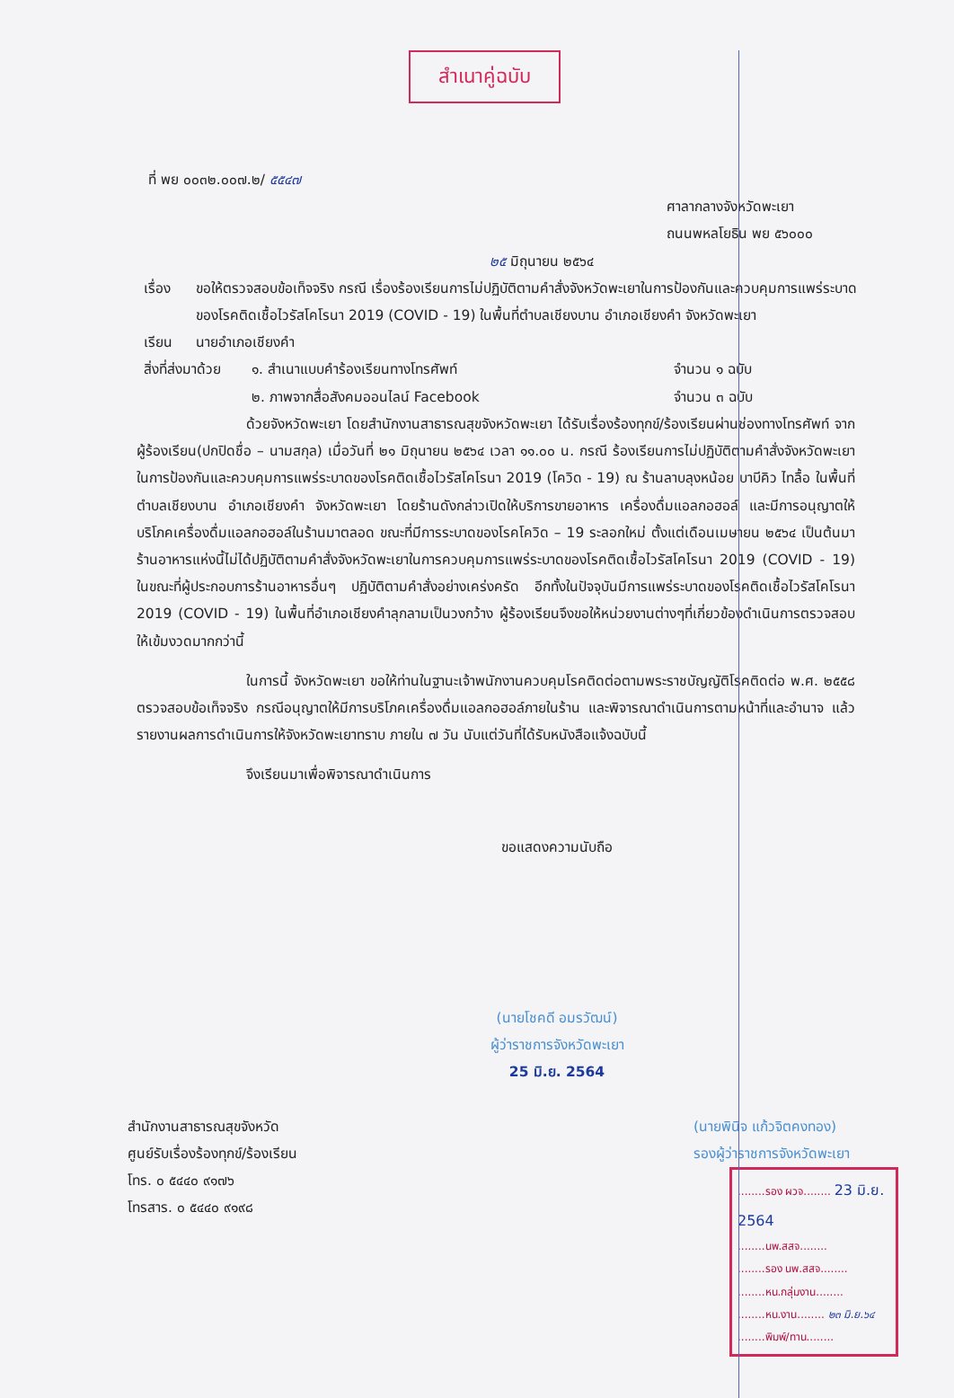สำเนาคู่ฉบับ
ที่ พย ๐๐๓๒.๐๐๗.๒/ ๕๕๔๗
ศาลากลางจังหวัดพะเยา
ถนนพหลโยธิน พย ๕๖๐๐๐
๒๕ มิถุนายน ๒๕๖๔
เรื่อง ขอให้ตรวจสอบข้อเท็จจริง กรณี เรื่องร้องเรียนการไม่ปฏิบัติตามคำสั่งจังหวัดพะเยาในการป้องกันและควบคุมการแพร่ระบาดของโรคติดเชื้อไวรัสโคโรนา 2019 (COVID - 19) ในพื้นที่ตำบลเชียงบาน อำเภอเชียงคำ จังหวัดพะเยา
เรียน นายอำเภอเชียงคำ
สิ่งที่ส่งมาด้วย
๑. สำเนาแบบคำร้องเรียนทางโทรศัพท์
๒. ภาพจากสื่อสังคมออนไลน์ Facebook
จำนวน ๑ ฉบับ
จำนวน ๓ ฉบับ
ด้วยจังหวัดพะเยา โดยสำนักงานสาธารณสุขจังหวัดพะเยา ได้รับเรื่องร้องทุกข์/ร้องเรียนผ่านช่องทางโทรศัพท์ จากผู้ร้องเรียน(ปกปิดชื่อ – นามสกุล) เมื่อวันที่ ๒๑ มิถุนายน ๒๕๖๔ เวลา ๑๑.๐๐ น. กรณี ร้องเรียนการไม่ปฏิบัติตามคำสั่งจังหวัดพะเยา ในการป้องกันและควบคุมการแพร่ระบาดของโรคติดเชื้อไวรัสโคโรนา 2019 (โควิด - 19) ณ ร้านลาบลุงหน้อย บาบีคิว ไทลื้อ ในพื้นที่ตำบลเชียงบาน อำเภอเชียงคำ จังหวัดพะเยา โดยร้านดังกล่าวเปิดให้บริการขายอาหาร เครื่องดื่มแอลกอฮอล์ และมีการอนุญาตให้บริโภคเครื่องดื่มแอลกอฮอล์ในร้านมาตลอด ขณะที่มีการระบาดของโรคโควิด – 19 ระลอกใหม่ ตั้งแต่เดือนเมษายน ๒๕๖๔ เป็นต้นมา ร้านอาหารแห่งนี้ไม่ได้ปฏิบัติตามคำสั่งจังหวัดพะเยาในการควบคุมการแพร่ระบาดของโรคติดเชื้อไวรัสโคโรนา 2019 (COVID - 19) ในขณะที่ผู้ประกอบการร้านอาหารอื่นๆ ปฏิบัติตามคำสั่งอย่างเคร่งครัด อีกทั้งในปัจจุบันมีการแพร่ระบาดของโรคติดเชื้อไวรัสโคโรนา 2019 (COVID - 19) ในพื้นที่อำเภอเชียงคำลุกลามเป็นวงกว้าง ผู้ร้องเรียนจึงขอให้หน่วยงานต่างๆที่เกี่ยวข้องดำเนินการตรวจสอบให้เข้มงวดมากกว่านี้
ในการนี้ จังหวัดพะเยา ขอให้ท่านในฐานะเจ้าพนักงานควบคุมโรคติดต่อตามพระราชบัญญัติโรคติดต่อ พ.ศ. ๒๕๕๘ ตรวจสอบข้อเท็จจริง กรณีอนุญาตให้มีการบริโภคเครื่องดื่มแอลกอฮอล์ภายในร้าน และพิจารณาดำเนินการตามหน้าที่และอำนาจ แล้วรายงานผลการดำเนินการให้จังหวัดพะเยาทราบ ภายใน ๗ วัน นับแต่วันที่ได้รับหนังสือแจ้งฉบับนี้
จึงเรียนมาเพื่อพิจารณาดำเนินการ
ขอแสดงความนับถือ
(นายโชคดี อมรวัฒน์)
ผู้ว่าราชการจังหวัดพะเยา
25 มิ.ย. 2564
สำนักงานสาธารณสุขจังหวัด
ศูนย์รับเรื่องร้องทุกข์/ร้องเรียน
โทร. ๐ ๕๔๔๐ ๙๑๗๖
โทรสาร. ๐ ๕๔๔๐ ๙๑๙๘
(นายพินิจ แก้วจิตคงทอง)
รองผู้ว่าราชการจังหวัดพะเยา
........รอง ผวจ........ 23 มิ.ย. 2564
........นพ.สสจ........
........รอง นพ.สสจ........
........หน.กลุ่มงาน........
........หน.งาน........ ๒๓ มิ.ย.๖๔
........พิมพ์/ทาน........